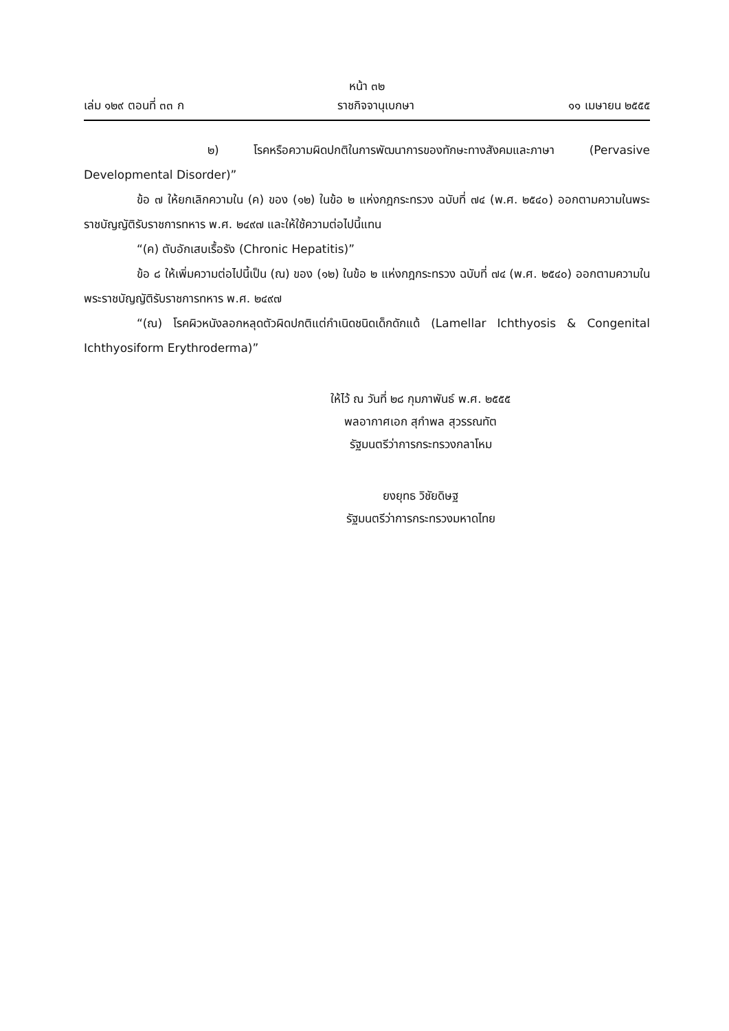หน้า ๓๒
เล่ม ๑๒๙ ตอนที่ ๓๓ ก ราชกิจจานุเบกษา ๑๑ เมษายน ๒๕๕๕
๒) โรคหรือความผิดปกติในการพัฒนาการของทักษะทางสังคมและภาษา (Pervasive Developmental Disorder)”
ข้อ ๗ ให้ยกเลิกความใน (ค) ของ (๑๒) ในข้อ ๒ แห่งกฎกระทรวง ฉบับที่ ๗๔ (พ.ศ. ๒๕๔๐) ออกตามความในพระราชบัญญัติรับราชการทหาร พ.ศ. ๒๔๙๗ และให้ใช้ความต่อไปนี้แทน
“(ค) ตับอักเสบเรื้อรัง (Chronic Hepatitis)”
ข้อ ๘ ให้เพิ่มความต่อไปนี้เป็น (ณ) ของ (๑๒) ในข้อ ๒ แห่งกฎกระทรวง ฉบับที่ ๗๔ (พ.ศ. ๒๕๔๐) ออกตามความในพระราชบัญญัติรับราชการทหาร พ.ศ. ๒๔๙๗
“(ณ) โรคผิวหนังลอกหลุดตัวผิดปกติแต่กำเนิดชนิดเด็กดักแด้ (Lamellar Ichthyosis & Congenital Ichthyosiform Erythroderma)”
ให้ไว้ ณ วันที่ ๒๘ กุมภาพันธ์ พ.ศ. ๒๕๕๕
พลอากาศเอก สุกำพล สุวรรณทัต
รัฐมนตรีว่าการกระทรวงกลาโหม
ยงยุทธ วิชัยดิษฐ
รัฐมนตรีว่าการกระทรวงมหาดไทย